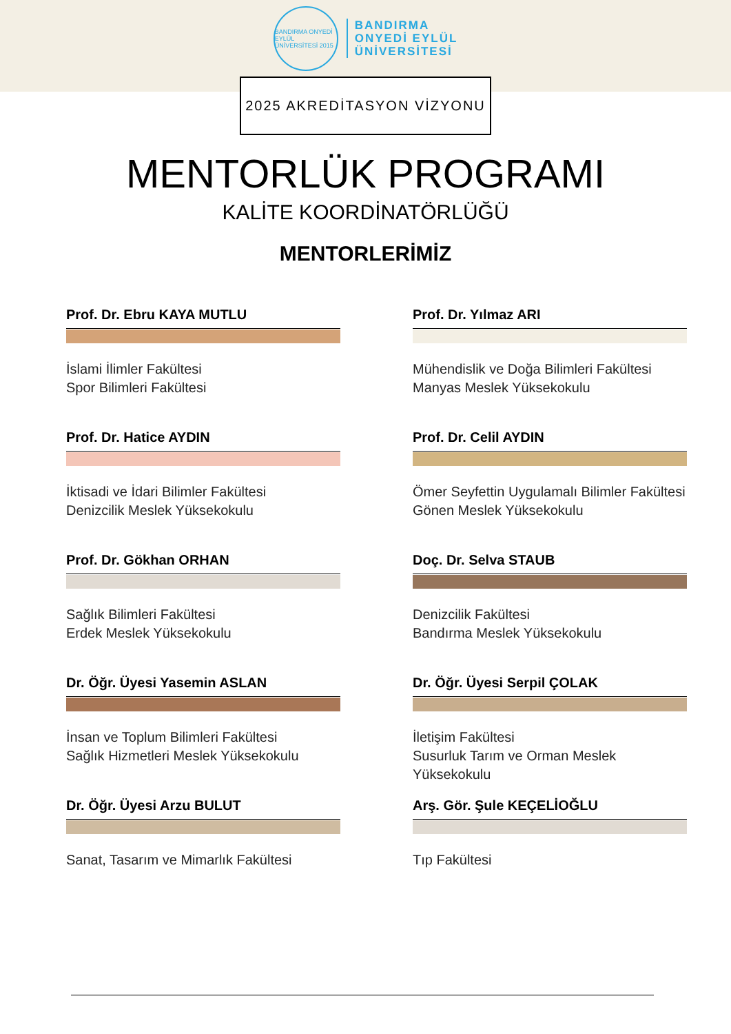BANDIRMA ONYEDİ EYLÜL ÜNİVERSİTESİ 2015
BANDIRMA
ONYEDİ EYLÜL
ÜNİVERSİTESİ
2025 AKREDİTASYON VİZYONU
MENTORLÜK PROGRAMI
KALİTE KOORDİNATÖRLÜĞÜ
MENTORLERİMİZ
Prof. Dr. Ebru KAYA MUTLU
İslami İlimler Fakültesi
Spor Bilimleri Fakültesi
Prof. Dr. Yılmaz ARI
Mühendislik ve Doğa Bilimleri Fakültesi
Manyas Meslek Yüksekokulu
Prof. Dr. Hatice AYDIN
İktisadi ve İdari Bilimler Fakültesi
Denizcilik Meslek Yüksekokulu
Prof. Dr. Celil AYDIN
Ömer Seyfettin Uygulamalı Bilimler Fakültesi
Gönen Meslek Yüksekokulu
Prof. Dr. Gökhan ORHAN
Sağlık Bilimleri Fakültesi
Erdek Meslek Yüksekokulu
Doç. Dr. Selva STAUB
Denizcilik Fakültesi
Bandırma Meslek Yüksekokulu
Dr. Öğr. Üyesi Yasemin ASLAN
İnsan ve Toplum Bilimleri Fakültesi
Sağlık Hizmetleri Meslek Yüksekokulu
Dr. Öğr. Üyesi Serpil ÇOLAK
İletişim Fakültesi
Susurluk Tarım ve Orman Meslek Yüksekokulu
Dr. Öğr. Üyesi Arzu BULUT
Sanat, Tasarım ve Mimarlık Fakültesi
Arş. Gör. Şule KEÇELİOĞLU
Tıp Fakültesi